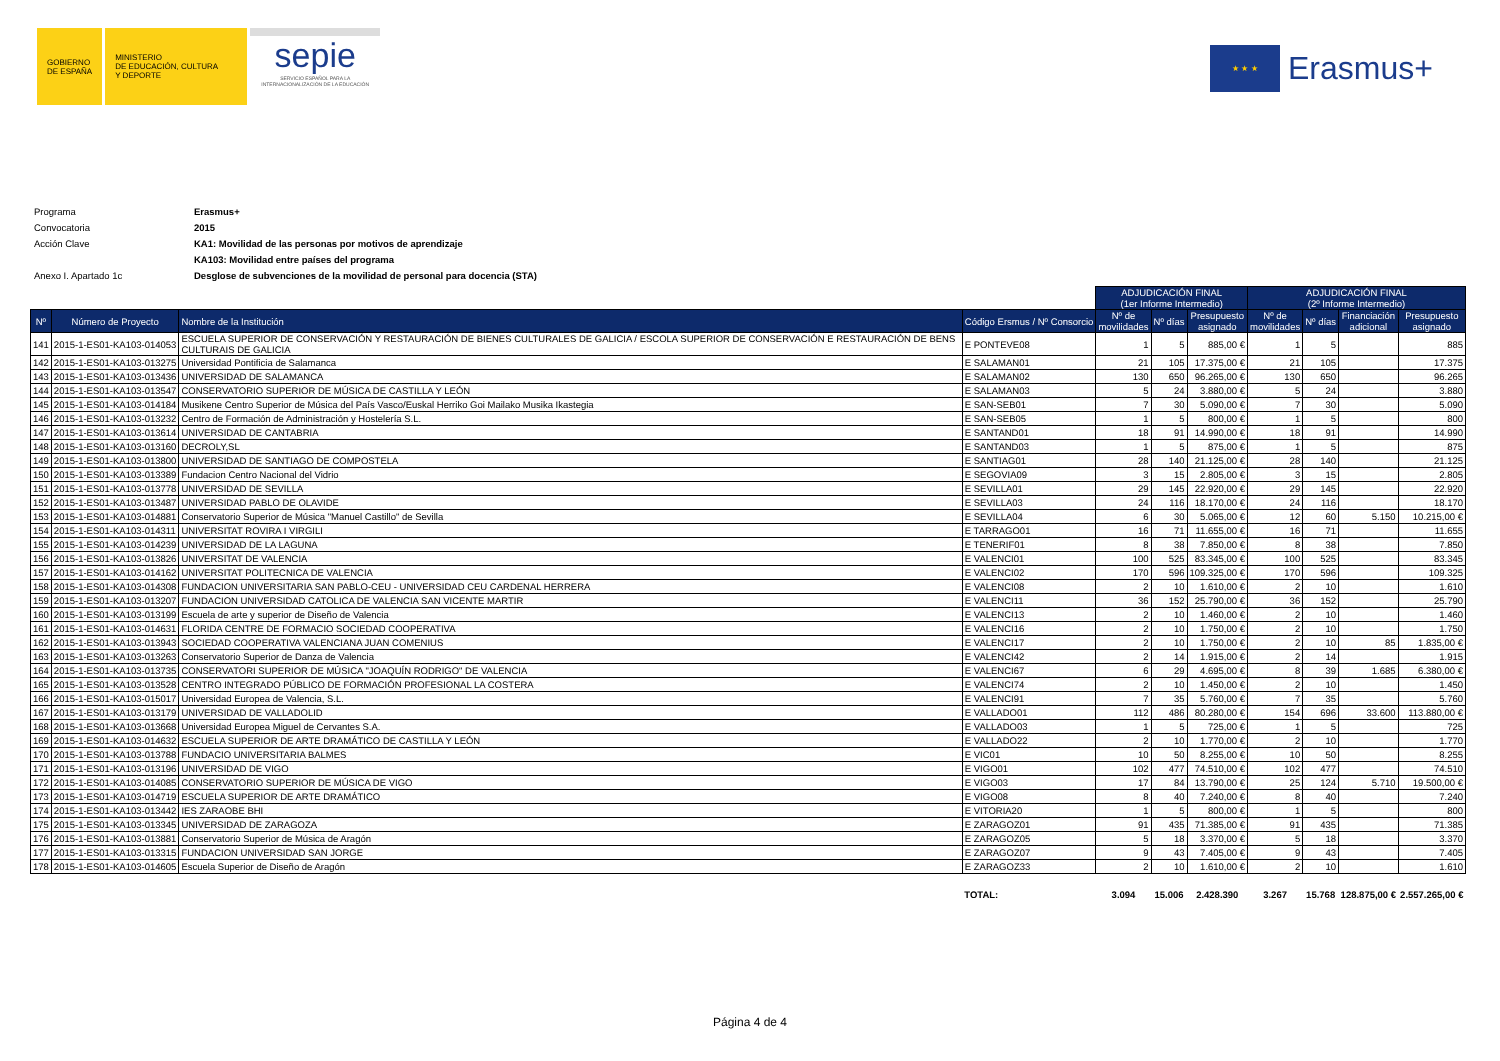GOBIERNO
DE ESPAÑA
MINISTERIO
DE EDUCACIÓN, CULTURA
Y DEPORTE
sepie
SERVICIO ESPAÑOL PARA LA INTERNACIONALIZACIÓN DE LA EDUCACIÓN
★ ★ ★
Erasmus+
| Programa | Erasmus+ |
| Convocatoria | 2015 |
| Acción Clave | KA1: Movilidad de las personas por motivos de aprendizaje |
| | KA103: Movilidad entre países del programa |
| Anexo I. Apartado 1c | Desglose de subvenciones de la movilidad de personal para docencia (STA) |
| | | | | ADJUDICACIÓN FINAL (1er Informe Intermedio) | | | ADJUDICACIÓN FINAL (2º Informe Intermedio) | | | |
| Nº | Número de Proyecto | Nombre de la Institución | Código Ersmus / Nº Consorcio | Nº de movilidades | Nº días | Presupuesto asignado | Nº de movilidades | Nº días | Financiación adicional | Presupuesto asignado |
| 141 | 2015-1-ES01-KA103-014053 | ESCUELA SUPERIOR DE CONSERVACIÓN Y RESTAURACIÓN DE BIENES CULTURALES DE GALICIA / ESCOLA SUPERIOR DE CONSERVACIÓN E RESTAURACIÓN DE BENS CULTURAIS DE GALICIA | E PONTEVE08 | 1 | 5 | 885,00 € | 1 | 5 | | 885 |
| 142 | 2015-1-ES01-KA103-013275 | Universidad Pontificia de Salamanca | E SALAMAN01 | 21 | 105 | 17.375,00 € | 21 | 105 | | 17.375 |
| 143 | 2015-1-ES01-KA103-013436 | UNIVERSIDAD DE SALAMANCA | E SALAMAN02 | 130 | 650 | 96.265,00 € | 130 | 650 | | 96.265 |
| 144 | 2015-1-ES01-KA103-013547 | CONSERVATORIO SUPERIOR DE MÚSICA DE CASTILLA Y LEÓN | E SALAMAN03 | 5 | 24 | 3.880,00 € | 5 | 24 | | 3.880 |
| 145 | 2015-1-ES01-KA103-014184 | Musikene Centro Superior de Música del País Vasco/Euskal Herriko Goi Mailako Musika Ikastegia | E SAN-SEB01 | 7 | 30 | 5.090,00 € | 7 | 30 | | 5.090 |
| 146 | 2015-1-ES01-KA103-013232 | Centro de Formación de Administración y Hostelería S.L. | E SAN-SEB05 | 1 | 5 | 800,00 € | 1 | 5 | | 800 |
| 147 | 2015-1-ES01-KA103-013614 | UNIVERSIDAD DE CANTABRIA | E SANTAND01 | 18 | 91 | 14.990,00 € | 18 | 91 | | 14.990 |
| 148 | 2015-1-ES01-KA103-013160 | DECROLY,SL | E SANTAND03 | 1 | 5 | 875,00 € | 1 | 5 | | 875 |
| 149 | 2015-1-ES01-KA103-013800 | UNIVERSIDAD DE SANTIAGO DE COMPOSTELA | E SANTIAG01 | 28 | 140 | 21.125,00 € | 28 | 140 | | 21.125 |
| 150 | 2015-1-ES01-KA103-013389 | Fundacion Centro Nacional del Vidrio | E SEGOVIA09 | 3 | 15 | 2.805,00 € | 3 | 15 | | 2.805 |
| 151 | 2015-1-ES01-KA103-013778 | UNIVERSIDAD DE SEVILLA | E SEVILLA01 | 29 | 145 | 22.920,00 € | 29 | 145 | | 22.920 |
| 152 | 2015-1-ES01-KA103-013487 | UNIVERSIDAD PABLO DE OLAVIDE | E SEVILLA03 | 24 | 116 | 18.170,00 € | 24 | 116 | | 18.170 |
| 153 | 2015-1-ES01-KA103-014881 | Conservatorio Superior de Música "Manuel Castillo" de Sevilla | E SEVILLA04 | 6 | 30 | 5.065,00 € | 12 | 60 | 5.150 | 10.215,00 € |
| 154 | 2015-1-ES01-KA103-014311 | UNIVERSITAT ROVIRA I VIRGILI | E TARRAGO01 | 16 | 71 | 11.655,00 € | 16 | 71 | | 11.655 |
| 155 | 2015-1-ES01-KA103-014239 | UNIVERSIDAD DE LA LAGUNA | E TENERIF01 | 8 | 38 | 7.850,00 € | 8 | 38 | | 7.850 |
| 156 | 2015-1-ES01-KA103-013826 | UNIVERSITAT DE VALENCIA | E VALENCI01 | 100 | 525 | 83.345,00 € | 100 | 525 | | 83.345 |
| 157 | 2015-1-ES01-KA103-014162 | UNIVERSITAT POLITECNICA DE VALENCIA | E VALENCI02 | 170 | 596 | 109.325,00 € | 170 | 596 | | 109.325 |
| 158 | 2015-1-ES01-KA103-014308 | FUNDACION UNIVERSITARIA SAN PABLO-CEU - UNIVERSIDAD CEU CARDENAL HERRERA | E VALENCI08 | 2 | 10 | 1.610,00 € | 2 | 10 | | 1.610 |
| 159 | 2015-1-ES01-KA103-013207 | FUNDACION UNIVERSIDAD CATOLICA DE VALENCIA SAN VICENTE MARTIR | E VALENCI11 | 36 | 152 | 25.790,00 € | 36 | 152 | | 25.790 |
| 160 | 2015-1-ES01-KA103-013199 | Escuela de arte y superior de Diseño de Valencia | E VALENCI13 | 2 | 10 | 1.460,00 € | 2 | 10 | | 1.460 |
| 161 | 2015-1-ES01-KA103-014631 | FLORIDA CENTRE DE FORMACIO SOCIEDAD COOPERATIVA | E VALENCI16 | 2 | 10 | 1.750,00 € | 2 | 10 | | 1.750 |
| 162 | 2015-1-ES01-KA103-013943 | SOCIEDAD COOPERATIVA VALENCIANA JUAN COMENIUS | E VALENCI17 | 2 | 10 | 1.750,00 € | 2 | 10 | 85 | 1.835,00 € |
| 163 | 2015-1-ES01-KA103-013263 | Conservatorio Superior de Danza de Valencia | E VALENCI42 | 2 | 14 | 1.915,00 € | 2 | 14 | | 1.915 |
| 164 | 2015-1-ES01-KA103-013735 | CONSERVATORI SUPERIOR DE MÚSICA "JOAQUÍN RODRIGO" DE VALENCIA | E VALENCI67 | 6 | 29 | 4.695,00 € | 8 | 39 | 1.685 | 6.380,00 € |
| 165 | 2015-1-ES01-KA103-013528 | CENTRO INTEGRADO PÚBLICO DE FORMACIÓN PROFESIONAL LA COSTERA | E VALENCI74 | 2 | 10 | 1.450,00 € | 2 | 10 | | 1.450 |
| 166 | 2015-1-ES01-KA103-015017 | Universidad Europea de Valencia, S.L. | E VALENCI91 | 7 | 35 | 5.760,00 € | 7 | 35 | | 5.760 |
| 167 | 2015-1-ES01-KA103-013179 | UNIVERSIDAD DE VALLADOLID | E VALLADO01 | 112 | 486 | 80.280,00 € | 154 | 696 | 33.600 | 113.880,00 € |
| 168 | 2015-1-ES01-KA103-013668 | Universidad Europea Miguel de Cervantes S.A. | E VALLADO03 | 1 | 5 | 725,00 € | 1 | 5 | | 725 |
| 169 | 2015-1-ES01-KA103-014632 | ESCUELA SUPERIOR DE ARTE DRAMÁTICO DE CASTILLA Y LEÓN | E VALLADO22 | 2 | 10 | 1.770,00 € | 2 | 10 | | 1.770 |
| 170 | 2015-1-ES01-KA103-013788 | FUNDACIO UNIVERSITARIA BALMES | E VIC01 | 10 | 50 | 8.255,00 € | 10 | 50 | | 8.255 |
| 171 | 2015-1-ES01-KA103-013196 | UNIVERSIDAD DE VIGO | E VIGO01 | 102 | 477 | 74.510,00 € | 102 | 477 | | 74.510 |
| 172 | 2015-1-ES01-KA103-014085 | CONSERVATORIO SUPERIOR DE MÚSICA DE VIGO | E VIGO03 | 17 | 84 | 13.790,00 € | 25 | 124 | 5.710 | 19.500,00 € |
| 173 | 2015-1-ES01-KA103-014719 | ESCUELA SUPERIOR DE ARTE DRAMÁTICO | E VIGO08 | 8 | 40 | 7.240,00 € | 8 | 40 | | 7.240 |
| 174 | 2015-1-ES01-KA103-013442 | IES ZARAOBE BHI | E VITORIA20 | 1 | 5 | 800,00 € | 1 | 5 | | 800 |
| 175 | 2015-1-ES01-KA103-013345 | UNIVERSIDAD DE ZARAGOZA | E ZARAGOZ01 | 91 | 435 | 71.385,00 € | 91 | 435 | | 71.385 |
| 176 | 2015-1-ES01-KA103-013881 | Conservatorio Superior de Música de Aragón | E ZARAGOZ05 | 5 | 18 | 3.370,00 € | 5 | 18 | | 3.370 |
| 177 | 2015-1-ES01-KA103-013315 | FUNDACION UNIVERSIDAD SAN JORGE | E ZARAGOZ07 | 9 | 43 | 7.405,00 € | 9 | 43 | | 7.405 |
| 178 | 2015-1-ES01-KA103-014605 | Escuela Superior de Diseño de Aragón | E ZARAGOZ33 | 2 | 10 | 1.610,00 € | 2 | 10 | | 1.610 |
| | | | TOTAL: | 3.094 | 15.006 | 2.428.390 | 3.267 | 15.768 | 128.875,00 € | 2.557.265,00 € |
Página 4 de 4